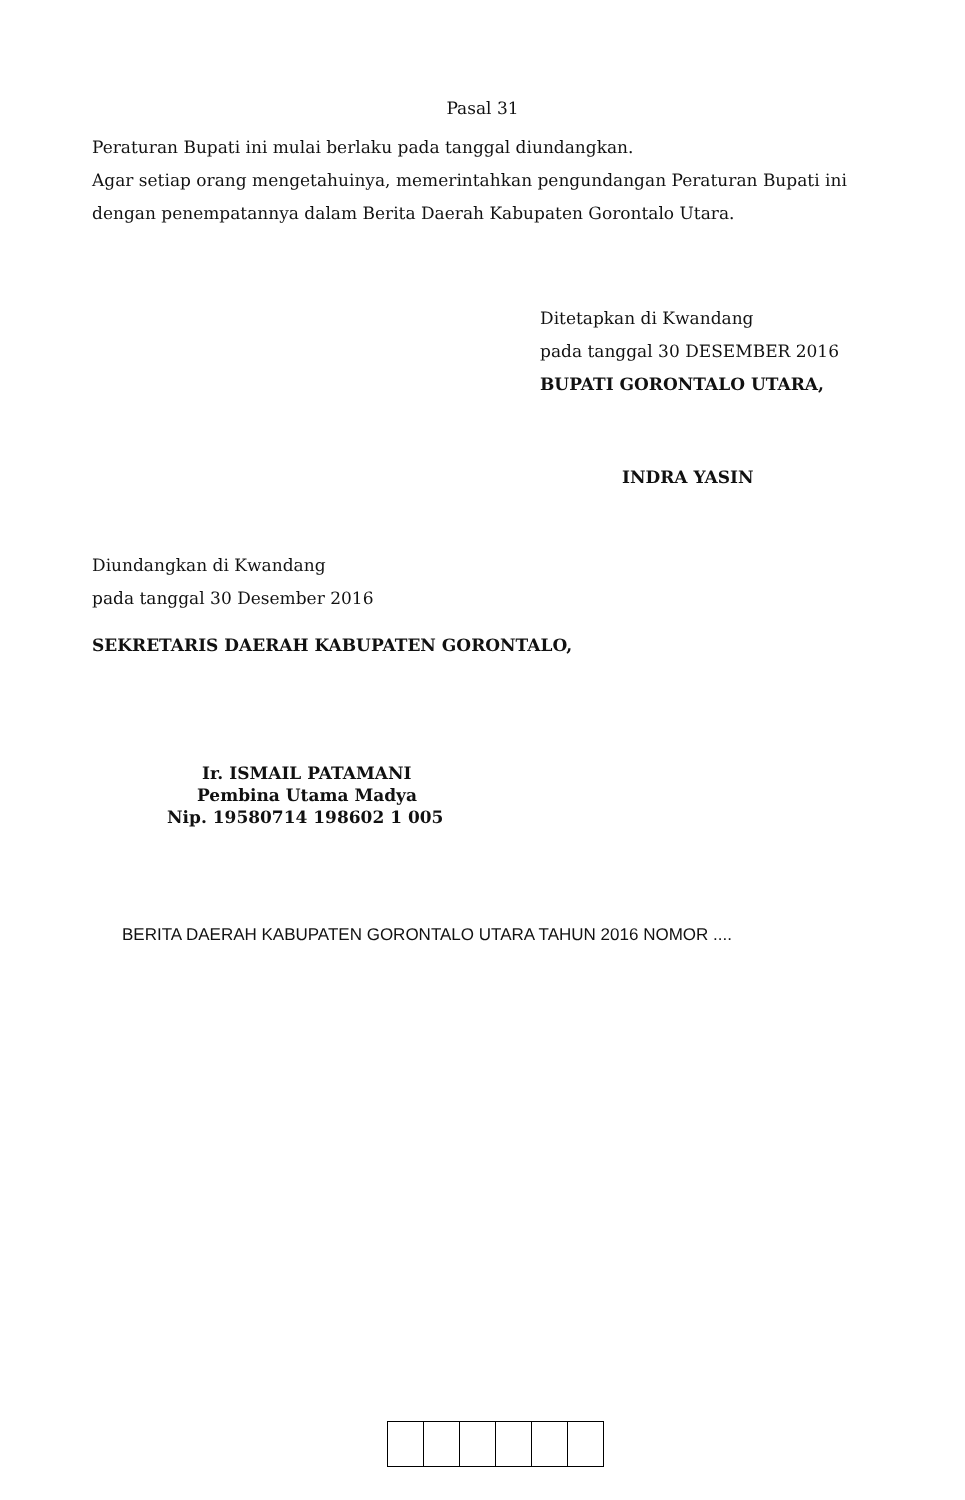Pasal 31
Peraturan Bupati ini mulai berlaku pada tanggal diundangkan.
Agar setiap orang mengetahuinya, memerintahkan pengundangan Peraturan Bupati ini dengan penempatannya dalam Berita Daerah Kabupaten Gorontalo Utara.
Ditetapkan di Kwandang
pada tanggal 30 DESEMBER 2016
BUPATI GORONTALO UTARA,
INDRA YASIN
Diundangkan di Kwandang
pada tanggal 30 Desember 2016
SEKRETARIS DAERAH KABUPATEN GORONTALO,
Ir. ISMAIL PATAMANI
Pembina Utama Madya
Nip. 19580714 198602 1 005
BERITA DAERAH KABUPATEN GORONTALO UTARA TAHUN 2016 NOMOR ....